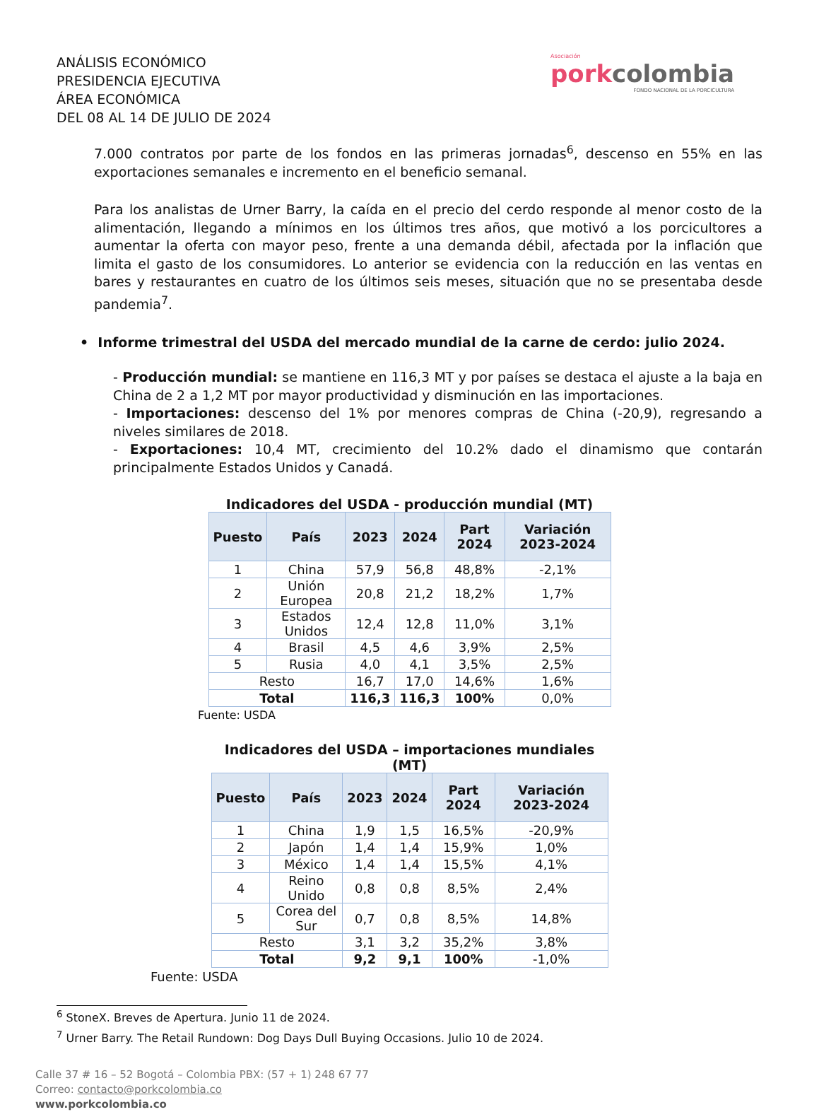ANÁLISIS ECONÓMICO
PRESIDENCIA EJECUTIVA
ÁREA ECONÓMICA
DEL 08 AL 14 DE JULIO DE 2024
Asociación
porkcolombia
FONDO NACIONAL DE LA PORCICULTURA
7.000 contratos por parte de los fondos en las primeras jornadas<sup>6</sup>, descenso en 55% en las exportaciones semanales e incremento en el beneficio semanal.
Para los analistas de Urner Barry, la caída en el precio del cerdo responde al menor costo de la alimentación, llegando a mínimos en los últimos tres años, que motivó a los porcicultores a aumentar la oferta con mayor peso, frente a una demanda débil, afectada por la inflación que limita el gasto de los consumidores. Lo anterior se evidencia con la reducción en las ventas en bares y restaurantes en cuatro de los últimos seis meses, situación que no se presentaba desde pandemia<sup>7</sup>.
• Informe trimestral del USDA del mercado mundial de la carne de cerdo: julio 2024.
- Producción mundial: se mantiene en 116,3 MT y por países se destaca el ajuste a la baja en China de 2 a 1,2 MT por mayor productividad y disminución en las importaciones.
- Importaciones: descenso del 1% por menores compras de China (-20,9), regresando a niveles similares de 2018.
- Exportaciones: 10,4 MT, crecimiento del 10.2% dado el dinamismo que contarán principalmente Estados Unidos y Canadá.
Indicadores del USDA - producción mundial (MT)
| Puesto | País | 2023 | 2024 | Part 2024 | Variación 2023-2024 |
| --- | --- | --- | --- | --- | --- |
| 1 | China | 57,9 | 56,8 | 48,8% | -2,1% |
| 2 | Unión Europea | 20,8 | 21,2 | 18,2% | 1,7% |
| 3 | Estados Unidos | 12,4 | 12,8 | 11,0% | 3,1% |
| 4 | Brasil | 4,5 | 4,6 | 3,9% | 2,5% |
| 5 | Rusia | 4,0 | 4,1 | 3,5% | 2,5% |
| Resto | | 16,7 | 17,0 | 14,6% | 1,6% |
| Total | | 116,3 | 116,3 | 100% | 0,0% |
Fuente: USDA
Indicadores del USDA – importaciones mundiales (MT)
| Puesto | País | 2023 | 2024 | Part 2024 | Variación 2023-2024 |
| --- | --- | --- | --- | --- | --- |
| 1 | China | 1,9 | 1,5 | 16,5% | -20,9% |
| 2 | Japón | 1,4 | 1,4 | 15,9% | 1,0% |
| 3 | México | 1,4 | 1,4 | 15,5% | 4,1% |
| 4 | Reino Unido | 0,8 | 0,8 | 8,5% | 2,4% |
| 5 | Corea del Sur | 0,7 | 0,8 | 8,5% | 14,8% |
| Resto | | 3,1 | 3,2 | 35,2% | 3,8% |
| Total | | 9,2 | 9,1 | 100% | -1,0% |
Fuente: USDA
<sup>6</sup> StoneX. Breves de Apertura. Junio 11 de 2024.
<sup>7</sup> Urner Barry. The Retail Rundown: Dog Days Dull Buying Occasions. Julio 10 de 2024.
Calle 37 # 16 – 52 Bogotá – Colombia PBX: (57 + 1) 248 67 77
Correo: contacto@porkcolombia.co
www.porkcolombia.co